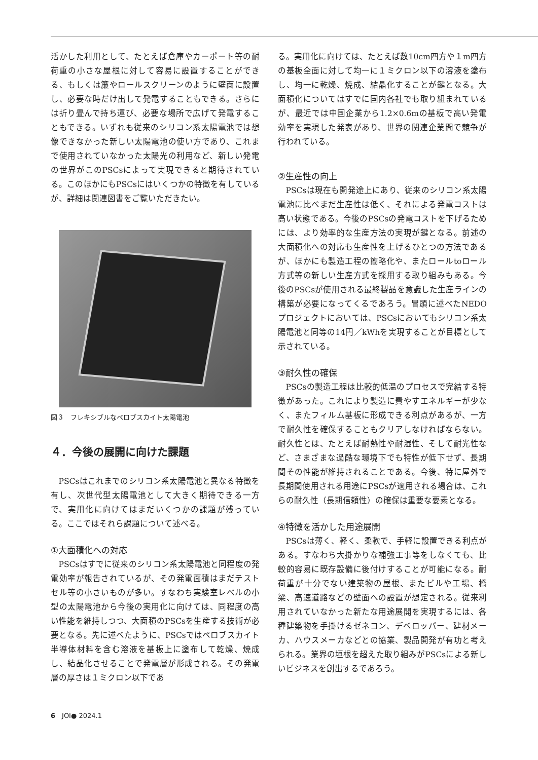活かした利用として、たとえば倉庫やカーポート等の耐荷重の小さな屋根に対して容易に設置することができる、もしくは簾やロールスクリーンのように壁面に設置し、必要な時だけ出して発電することもできる。さらには折り畳んで持ち運び、必要な場所で広げて発電することもできる。いずれも従来のシリコン系太陽電池では想像できなかった新しい太陽電池の使い方であり、これまで使用されていなかった太陽光の利用など、新しい発電の世界がこのPSCsによって実現できると期待されている。このほかにもPSCsにはいくつかの特徴を有しているが、詳細は関連図書をご覧いただきたい。
図３　フレキシブルなペロブスカイト太陽電池
４．今後の展開に向けた課題
PSCsはこれまでのシリコン系太陽電池と異なる特徴を有し、次世代型太陽電池として大きく期待できる一方で、実用化に向けてはまだいくつかの課題が残っている。ここではそれら課題について述べる。
①大面積化への対応
PSCsはすでに従来のシリコン系太陽電池と同程度の発電効率が報告されているが、その発電面積はまだテストセル等の小さいものが多い。すなわち実験室レベルの小型の太陽電池から今後の実用化に向けては、同程度の高い性能を維持しつつ、大面積のPSCsを生産する技術が必要となる。先に述べたように、PSCsではペロブスカイト半導体材料を含む溶液を基板上に塗布して乾燥、焼成し、結晶化させることで発電層が形成される。その発電層の厚さは１ミクロン以下であ
る。実用化に向けては、たとえば数10cm四方や１m四方の基板全面に対して均一に１ミクロン以下の溶液を塗布し、均一に乾燥、焼成、結晶化することが鍵となる。大面積化についてはすでに国内各社でも取り組まれているが、最近では中国企業から1.2×0.6mの基板で高い発電効率を実現した発表があり、世界の関連企業間で競争が行われている。
②生産性の向上
PSCsは現在も開発途上にあり、従来のシリコン系太陽電池に比べまだ生産性は低く、それによる発電コストは高い状態である。今後のPSCsの発電コストを下げるためには、より効率的な生産方法の実現が鍵となる。前述の大面積化への対応も生産性を上げるひとつの方法であるが、ほかにも製造工程の簡略化や、またロールtoロール方式等の新しい生産方式を採用する取り組みもある。今後のPSCsが使用される最終製品を意識した生産ラインの構築が必要になってくるであろう。冒頭に述べたNEDOプロジェクトにおいては、PSCsにおいてもシリコン系太陽電池と同等の14円／kWhを実現することが目標として示されている。
③耐久性の確保
PSCsの製造工程は比較的低温のプロセスで完結する特徴があった。これにより製造に費やすエネルギーが少なく、またフィルム基板に形成できる利点があるが、一方で耐久性を確保することもクリアしなければならない。耐久性とは、たとえば耐熱性や耐湿性、そして耐光性など、さまざまな過酷な環境下でも特性が低下せず、長期間その性能が維持されることである。今後、特に屋外で長期間使用される用途にPSCsが適用される場合は、これらの耐久性（長期信頼性）の確保は重要な要素となる。
④特徴を活かした用途展開
PSCsは薄く、軽く、柔軟で、手軽に設置できる利点がある。すなわち大掛かりな補強工事等をしなくても、比較的容易に既存設備に後付けすることが可能になる。耐荷重が十分でない建築物の屋根、またビルや工場、橋梁、高速道路などの壁面への設置が想定される。従来利用されていなかった新たな用途展開を実現するには、各種建築物を手掛けるゼネコン、デベロッパー、建材メーカ、ハウスメーカなどとの協業、製品開発が有功と考えられる。業界の垣根を超えた取り組みがPSCsによる新しいビジネスを創出するであろう。
6　JOI● 2024.1